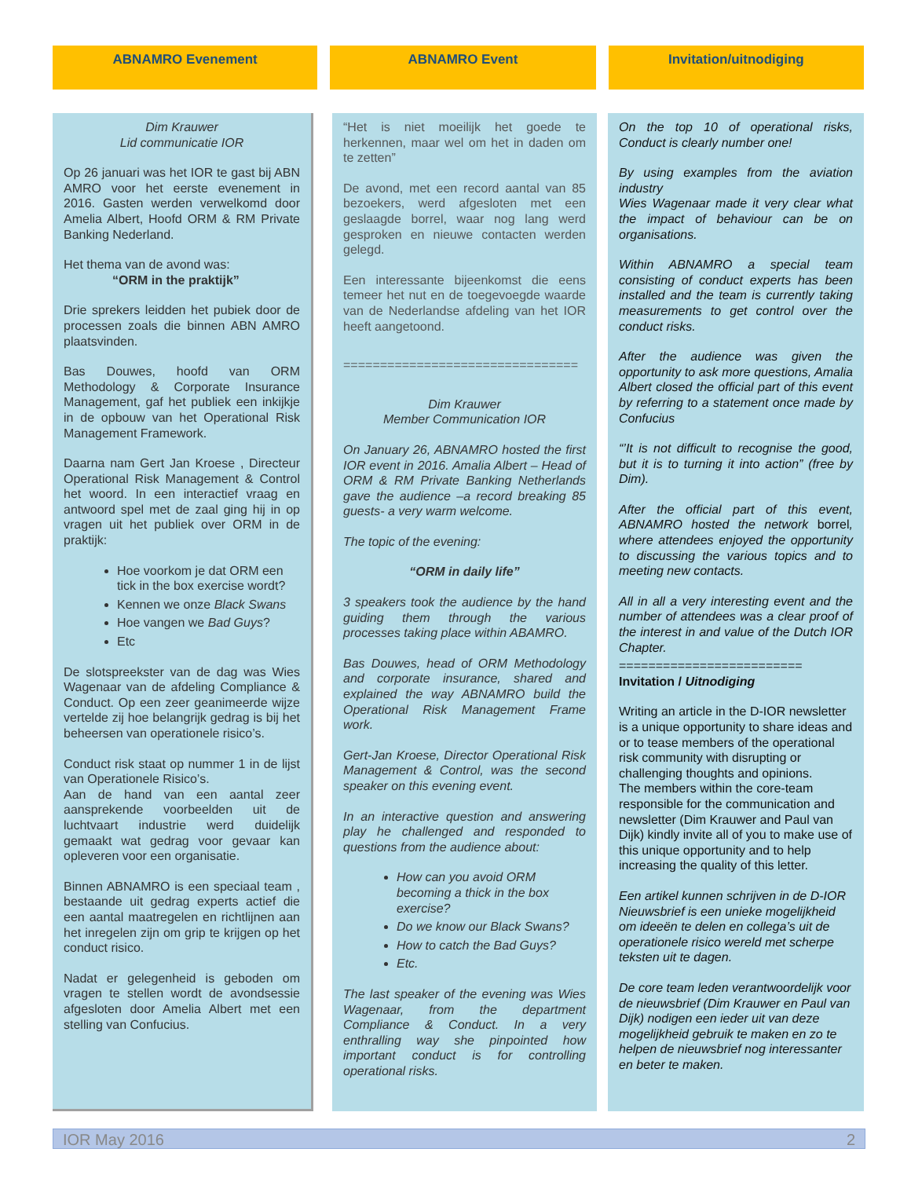ABNAMRO Evenement ABNAMRO Event Invitation/uitnodiging
Dim Krauwer
Lid communicatie IOR
Op 26 januari was het IOR te gast bij ABN AMRO voor het eerste evenement in 2016. Gasten werden verwelkomd door Amelia Albert, Hoofd ORM & RM Private Banking Nederland.
Het thema van de avond was:
“ORM in the praktijk”
Drie sprekers leidden het pubiek door de processen zoals die binnen ABN AMRO plaatsvinden.
Bas Douwes, hoofd van ORM Methodology & Corporate Insurance Management, gaf het publiek een inkijkje in de opbouw van het Operational Risk Management Framework.
Daarna nam Gert Jan Kroese , Directeur Operational Risk Management & Control het woord. In een interactief vraag en antwoord spel met de zaal ging hij in op vragen uit het publiek over ORM in de praktijk:
Hoe voorkom je dat ORM een tick in the box exercise wordt?
Kennen we onze Black Swans
Hoe vangen we Bad Guys?
Etc
De slotspreekster van de dag was Wies Wagenaar van de afdeling Compliance & Conduct. Op een zeer geanimeerde wijze vertelde zij hoe belangrijk gedrag is bij het beheersen van operationele risico’s.
Conduct risk staat op nummer 1 in de lijst van Operationele Risico’s.
Aan de hand van een aantal zeer aansprekende voorbeelden uit de luchtvaart industrie werd duidelijk gemaakt wat gedrag voor gevaar kan opleveren voor een organisatie.
Binnen ABNAMRO is een speciaal team , bestaande uit gedrag experts actief die een aantal maatregelen en richtlijnen aan het inregelen zijn om grip te krijgen op het conduct risico.
Nadat er gelegenheid is geboden om vragen te stellen wordt de avondsessie afgesloten door Amelia Albert met een stelling van Confucius.
“Het is niet moeilijk het goede te herkennen, maar wel om het in daden om te zetten”
De avond, met een record aantal van 85 bezoekers, werd afgesloten met een geslaagde borrel, waar nog lang werd gesproken en nieuwe contacten werden gelegd.
Een interessante bijeenkomst die eens temeer het nut en de toegevoegde waarde van de Nederlandse afdeling van het IOR heeft aangetoond.
================================
Dim Krauwer
Member Communication IOR
On January 26, ABNAMRO hosted the first IOR event in 2016. Amalia Albert – Head of ORM & RM Private Banking Netherlands gave the audience –a record breaking 85 guests- a very warm welcome.
The topic of the evening:
“ORM in daily life”
3 speakers took the audience by the hand guiding them through the various processes taking place within ABAMRO.
Bas Douwes, head of ORM Methodology and corporate insurance, shared and explained the way ABNAMRO build the Operational Risk Management Frame work.
Gert-Jan Kroese, Director Operational Risk Management & Control, was the second speaker on this evening event.
In an interactive question and answering play he challenged and responded to questions from the audience about:
How can you avoid ORM becoming a thick in the box exercise?
Do we know our Black Swans?
How to catch the Bad Guys?
Etc.
The last speaker of the evening was Wies Wagenaar, from the department Compliance & Conduct. In a very enthralling way she pinpointed how important conduct is for controlling operational risks.
On the top 10 of operational risks, Conduct is clearly number one!
By using examples from the aviation industry
Wies Wagenaar made it very clear what the impact of behaviour can be on organisations.
Within ABNAMRO a special team consisting of conduct experts has been installed and the team is currently taking measurements to get control over the conduct risks.
After the audience was given the opportunity to ask more questions, Amalia Albert closed the official part of this event by referring to a statement once made by Confucius
“’It is not difficult to recognise the good, but it is to turning it into action” (free by Dim).
After the official part of this event, ABNAMRO hosted the network borrel, where attendees enjoyed the opportunity to discussing the various topics and to meeting new contacts.
All in all a very interesting event and the number of attendees was a clear proof of the interest in and value of the Dutch IOR Chapter.
=========================
Invitation / Uitnodiging
Writing an article in the D-IOR newsletter is a unique opportunity to share ideas and or to tease members of the operational risk community with disrupting or challenging thoughts and opinions.
The members within the core-team responsible for the communication and newsletter (Dim Krauwer and Paul van Dijk) kindly invite all of you to make use of this unique opportunity and to help increasing the quality of this letter.
Een artikel kunnen schrijven in de D-IOR Nieuwsbrief is een unieke mogelijkheid om ideeën te delen en collega’s uit de operationele risico wereld met scherpe teksten uit te dagen.
De core team leden verantwoordelijk voor de nieuwsbrief (Dim Krauwer en Paul van Dijk) nodigen een ieder uit van deze mogelijkheid gebruik te maken en zo te helpen de nieuwsbrief nog interessanter en beter te maken.
IOR May 2016 2